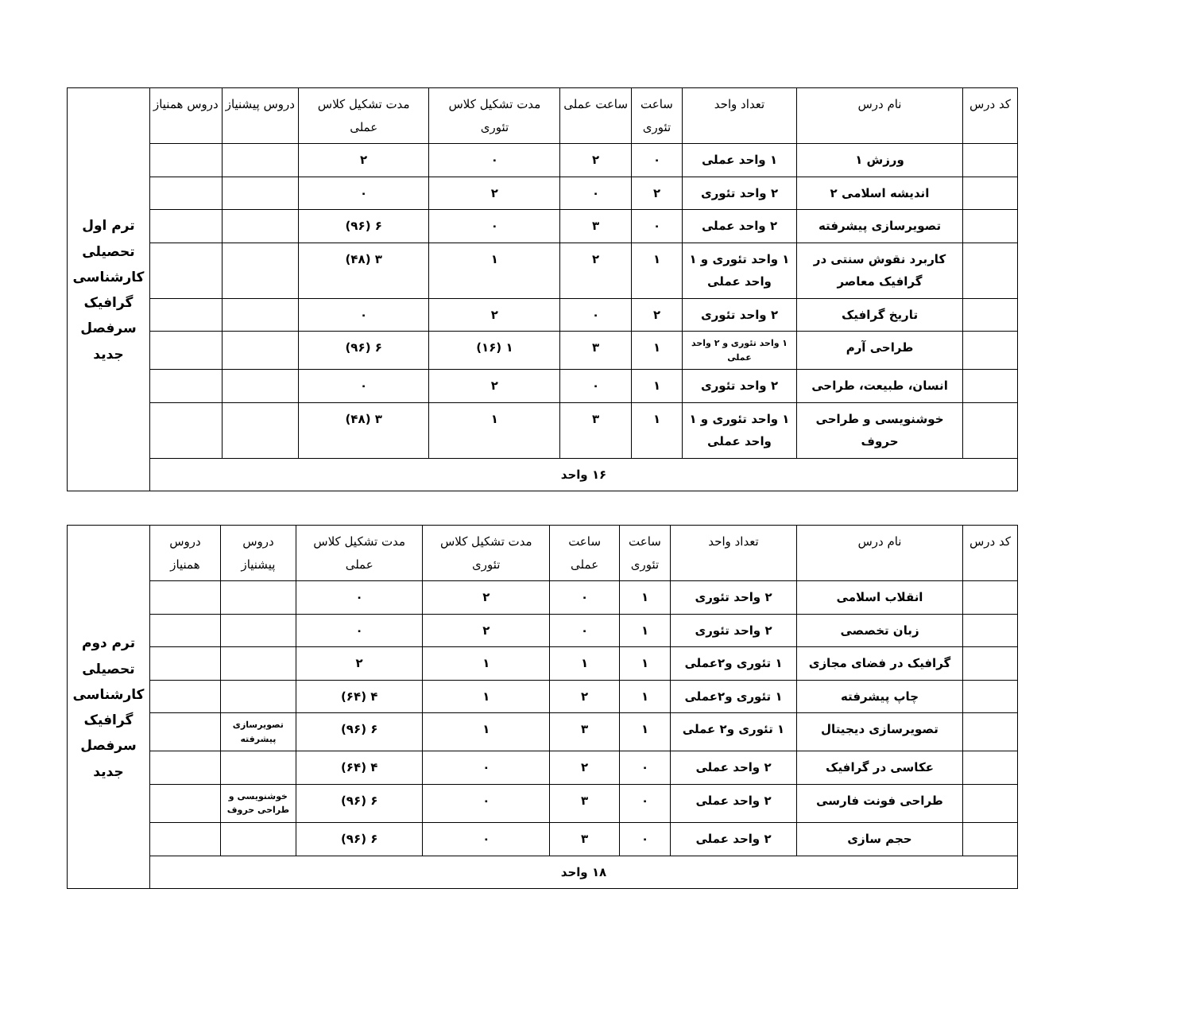| کد درس | نام درس | تعداد واحد | ساعت تئوری | ساعت عملی | مدت تشکیل کلاس تئوری | مدت تشکیل کلاس عملی | دروس پیشنیاز | دروس همنیاز | ترم اول تحصیلی کارشناسی گرافیک سرفصل جدید |
| | ورزش ۱ | ۱ واحد عملی | ۰ | ۲ | ۰ | ۲ | | | |
| | اندیشه اسلامی ۲ | ۲ واحد تئوری | ۲ | ۰ | ۲ | ۰ | | | |
| | تصویرسازی پیشرفته | ۲ واحد عملی | ۰ | ۳ | ۰ | ۶ (۹۶) | | | |
| | کاربرد نقوش سنتی در گرافیک معاصر | ۱ واحد تئوری و ۱ واحد عملی | ۱ | ۲ | ۱ | ۳ (۴۸) | | | |
| | تاریخ گرافیک | ۲ واحد تئوری | ۲ | ۰ | ۲ | ۰ | | | |
| | طراحی آرم | ۱ واحد تئوری و ۲ واحد عملی | ۱ | ۳ | ۱ (۱۶) | ۶ (۹۶) | | | |
| | انسان، طبیعت، طراحی | ۲ واحد تئوری | ۱ | ۰ | ۲ | ۰ | | | |
| | خوشنویسی و طراحی حروف | ۱ واحد تئوری و ۱ واحد عملی | ۱ | ۳ | ۱ | ۳ (۴۸) | | | |
| ۱۶ واحد | | | | | | | | | |
| کد درس | نام درس | تعداد واحد | ساعت تئوری | ساعت عملی | مدت تشکیل کلاس تئوری | مدت تشکیل کلاس عملی | دروس پیشنیاز | دروس همنیاز | ترم دوم تحصیلی کارشناسی گرافیک سرفصل جدید |
| | انقلاب اسلامی | ۲ واحد تئوری | ۱ | ۰ | ۲ | ۰ | | | |
| | زبان تخصصی | ۲ واحد تئوری | ۱ | ۰ | ۲ | ۰ | | | |
| | گرافیک در فضای مجازی | ۱ تئوری و۲عملی | ۱ | ۱ | ۱ | ۲ | | | |
| | چاپ پیشرفته | ۱ تئوری و۲عملی | ۱ | ۲ | ۱ | ۴ (۶۴) | | | |
| | تصویرسازی دیجیتال | ۱ تئوری و۲ عملی | ۱ | ۳ | ۱ | ۶ (۹۶) | تصویرسازی پیشرفته | | |
| | عکاسی در گرافیک | ۲ واحد عملی | ۰ | ۲ | ۰ | ۴ (۶۴) | | | |
| | طراحی فونت فارسی | ۲ واحد عملی | ۰ | ۳ | ۰ | ۶ (۹۶) | خوشنویسی و طراحی حروف | | |
| | حجم سازی | ۲ واحد عملی | ۰ | ۳ | ۰ | ۶ (۹۶) | | | |
| ۱۸ واحد | | | | | | | | | |